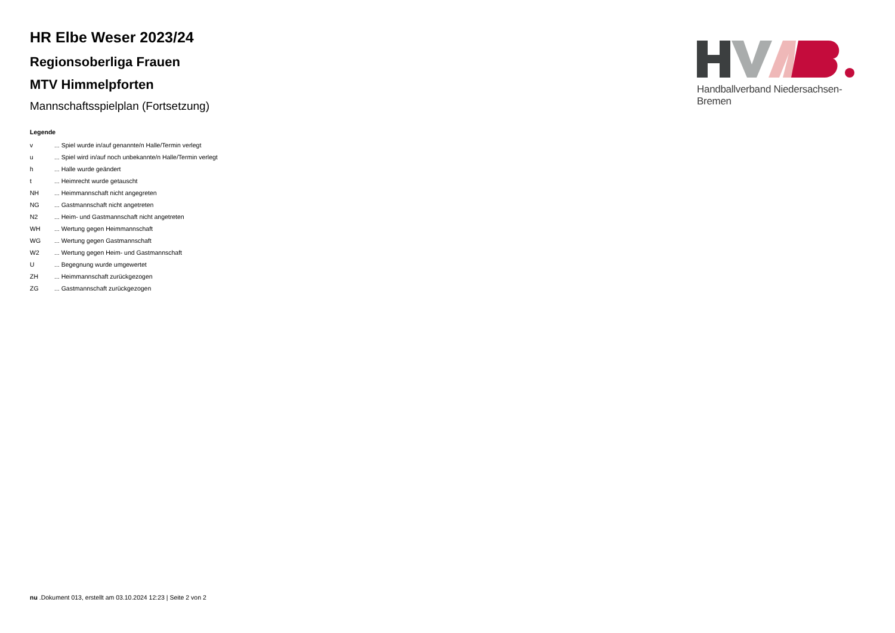HR Elbe Weser 2023/24
Regionsoberliga Frauen
MTV Himmelpforten
Mannschaftsspielplan (Fortsetzung)
Legende
| v | ... Spiel wurde in/auf genannte/n Halle/Termin verlegt |
| u | ... Spiel wird in/auf noch unbekannte/n Halle/Termin verlegt |
| h | ... Halle wurde geändert |
| t | ... Heimrecht wurde getauscht |
| NH | ... Heimmannschaft nicht angegreten |
| NG | ... Gastmannschaft nicht angetreten |
| N2 | ... Heim- und Gastmannschaft nicht angetreten |
| WH | ... Wertung gegen Heimmannschaft |
| WG | ... Wertung gegen Gastmannschaft |
| W2 | ... Wertung gegen Heim- und Gastmannschaft |
| U | ... Begegnung wurde umgewertet |
| ZH | ... Heimmannschaft zurückgezogen |
| ZG | ... Gastmannschaft zurückgezogen |
Handballverband Niedersachsen-Bremen
nu .Dokument 013, erstellt am 03.10.2024 12:23 | Seite 2 von 2